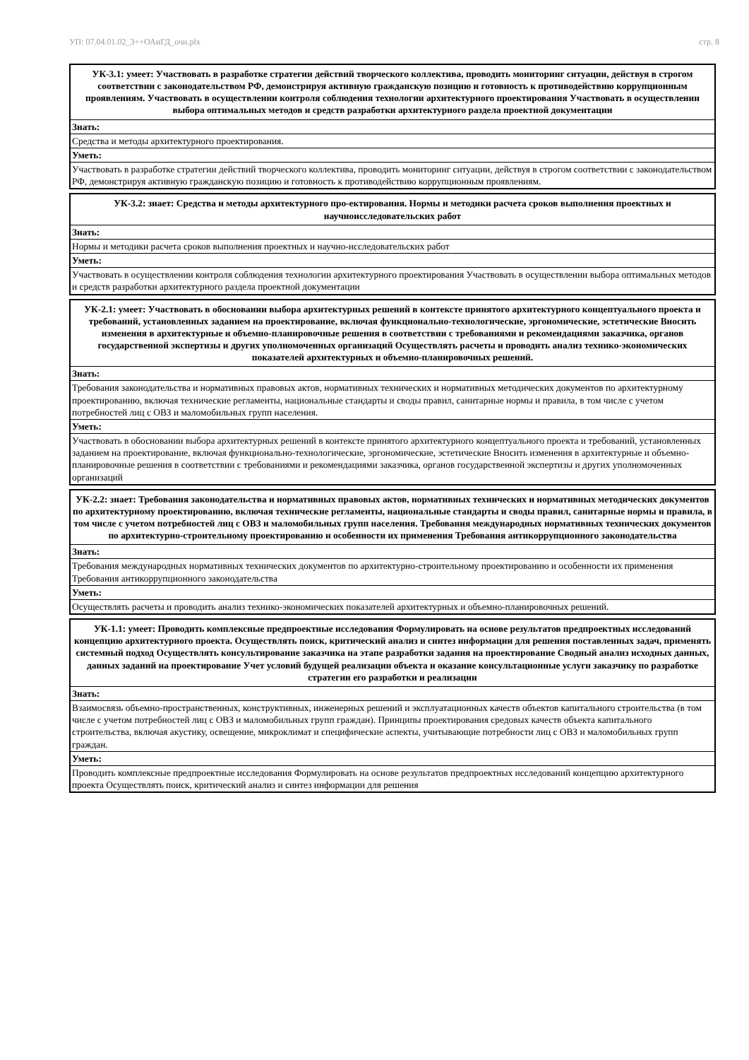УП: 07.04.01.02_3++ОАиГД_очн.plx стр. 8
| УК-3.1: умеет: Участвовать в разработке стратегии действий творческого коллектива, проводить мониторинг ситуации, действуя в строгом соответствии с законодательством РФ, демонстрируя активную гражданскую позицию и готовность к противодействию коррупционным проявлениям. Участвовать в осуществлении контроля соблюдения технологии архитектурного проектирования Участвовать в осуществлении выбора оптимальных методов и средств разработки архитектурного раздела проектной документации |
| --- |
| Знать: |
| Средства и методы архитектурного проектирования. |
| Уметь: |
| Участвовать в разработке стратегии действий творческого коллектива, проводить мониторинг ситуации, действуя в строгом соответствии с законодательством РФ, демонстрируя активную гражданскую позицию и готовность к противодействию коррупционным проявлениям. |
| УК-3.2: знает: Средства и методы архитектурного про-ектирования. Нормы и методики расчета сроков выполнения проектных и научноисследовательских работ |
| --- |
| Знать: |
| Нормы и методики расчета сроков выполнения проектных и научно-исследовательских работ |
| Уметь: |
| Участвовать в осуществлении контроля соблюдения технологии архитектурного проектирования Участвовать в осуществлении выбора оптимальных методов и средств разработки архитектурного раздела проектной документации |
| УК-2.1: умеет: Участвовать в обосновании выбора архитектурных решений в контексте принятого архитектурного концептуального проекта и требований, установленных заданием на проектирование, включая функционально-технологические, эргономические, эстетические Вносить изменения в архитектурные и объемно-планировочные решения в соответствии с требованиями и рекомендациями заказчика, органов государственной экспертизы и других уполномоченных организаций Осуществлять расчеты и проводить анализ технико-экономических показателей архитектурных и объемно-планировочных решений. |
| --- |
| Знать: |
| Требования законодательства и нормативных правовых актов, нормативных технических и нормативных методических документов по архитектурному проектированию, включая технические регламенты, национальные стандарты и своды правил, санитарные нормы и правила, в том числе с учетом потребностей лиц с ОВЗ и маломобильных групп населения. |
| Уметь: |
| Участвовать в обосновании выбора архитектурных решений в контексте принятого архитектурного концептуального проекта и требований, установленных заданием на проектирование, включая функционально-технологические, эргономические, эстетические Вносить изменения в архитектурные и объемно-планировочные решения в соответствии с требованиями и рекомендациями заказчика, органов государственной экспертизы и других уполномоченных организаций |
| УК-2.2: знает: Требования законодательства и нормативных правовых актов, нормативных технических и нормативных методических документов по архитектурному проектированию, включая технические регламенты, национальные стандарты и своды правил, санитарные нормы и правила, в том числе с учетом потребностей лиц с ОВЗ и маломобильных групп населения. Требования международных нормативных технических документов по архитектурно-строительному проектированию и особенности их применения Требования антикоррупционного законодательства |
| --- |
| Знать: |
| Требования международных нормативных технических документов по архитектурно-строительному проектированию и особенности их применения Требования антикоррупционного законодательства |
| Уметь: |
| Осуществлять расчеты и проводить анализ технико-экономических показателей архитектурных и объемно-планировочных решений. |
| УК-1.1: умеет: Проводить комплексные предпроектные исследования Формулировать на основе результатов предпроектных исследований концепцию архитектурного проекта. Осуществлять поиск, критический анализ и синтез информации для решения поставленных задач, применять системный подход Осуществлять консультирование заказчика на этапе разработки задания на проектирование Сводный анализ исходных данных, данных заданий на проектирование Учет условий будущей реализации объекта и оказание консультационные услуги заказчику по разработке стратегии его разработки и реализации |
| --- |
| Знать: |
| Взаимосвязь объемно-пространственных, конструктивных, инженерных решений и эксплуатационных качеств объектов капитального строительства (в том числе с учетом потребностей лиц с ОВЗ и маломобильных групп граждан). Принципы проектирования средовых качеств объекта капитального строительства, включая акустику, освещение, микроклимат и специфические аспекты, учитывающие потребности лиц с ОВЗ и маломобильных групп граждан. |
| Уметь: |
| Проводить комплексные предпроектные исследования Формулировать на основе результатов предпроектных исследований концепцию архитектурного проекта Осуществлять поиск, критический анализ и синтез информации для решения |